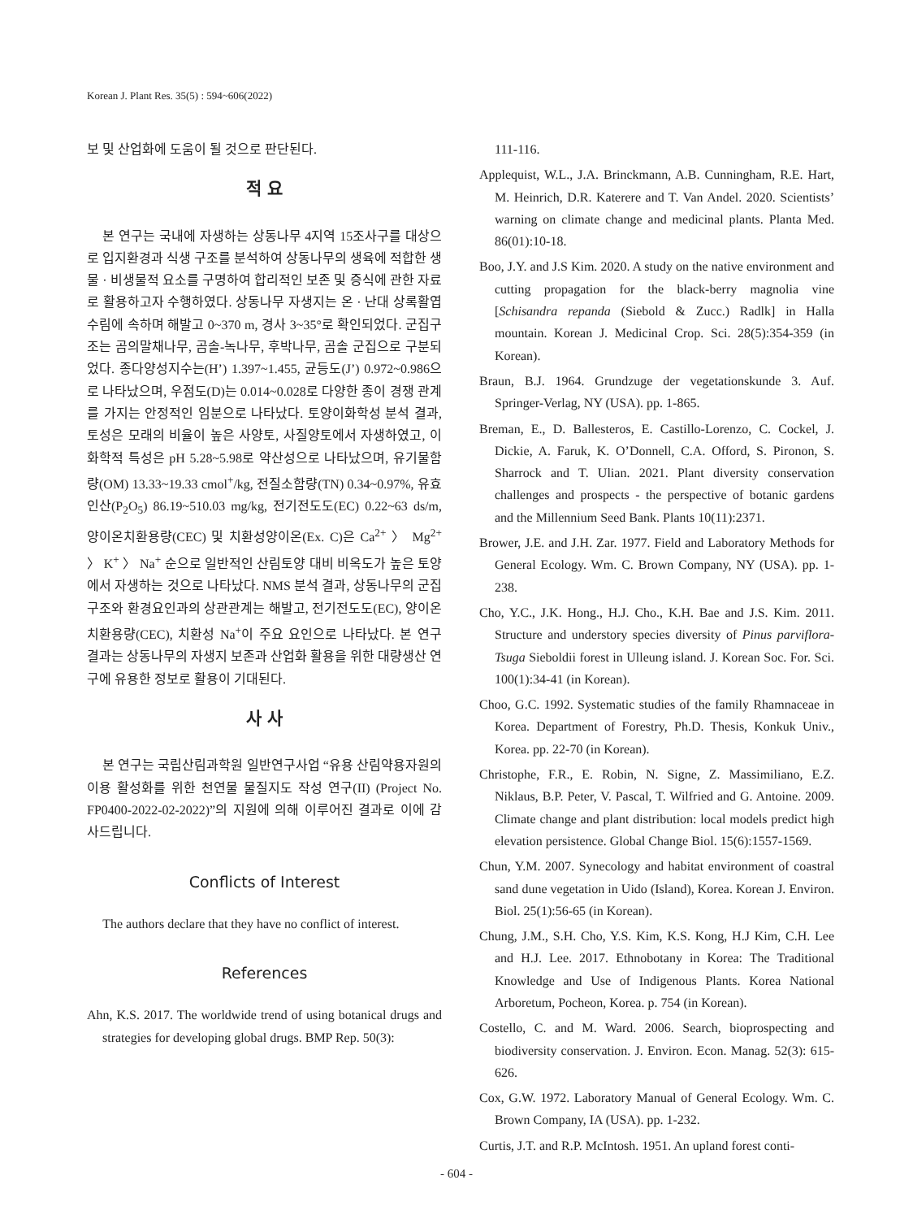Korean J. Plant Res. 35(5) : 594~606(2022)
보 및 산업화에 도움이 될 것으로 판단된다.
적 요
본 연구는 국내에 자생하는 상동나무 4지역 15조사구를 대상으로 입지환경과 식생 구조를 분석하여 상동나무의 생육에 적합한 생물 · 비생물적 요소를 구명하여 합리적인 보존 및 증식에 관한 자료로 활용하고자 수행하였다. 상동나무 자생지는 온 · 난대 상록활엽수림에 속하며 해발고 0~370 m, 경사 3~35°로 확인되었다. 군집구조는 곰의말채나무, 곰솔-녹나무, 후박나무, 곰솔 군집으로 구분되었다. 종다양성지수는(H’) 1.397~1.455, 균등도(J’) 0.972~0.986으로 나타났으며, 우점도(D)는 0.014~0.028로 다양한 종이 경쟁 관계를 가지는 안정적인 임분으로 나타났다. 토양이화학성 분석 결과, 토성은 모래의 비율이 높은 사양토, 사질양토에서 자생하였고, 이화학적 특성은 pH 5.28~5.98로 약산성으로 나타났으며, 유기물함량(OM) 13.33~19.33 cmol<sup>+</sup>/kg, 전질소함량(TN) 0.34~0.97%, 유효인산(P<sub>2</sub>O<sub>5</sub>) 86.19~510.03 mg/kg, 전기전도도(EC) 0.22~63 ds/m, 양이온치환용량(CEC) 및 치환성양이온(Ex. C)은 Ca<sup>2+</sup> 〉 Mg<sup>2+</sup> 〉 K<sup>+</sup> 〉 Na<sup>+</sup> 순으로 일반적인 산림토양 대비 비옥도가 높은 토양에서 자생하는 것으로 나타났다. NMS 분석 결과, 상동나무의 군집구조와 환경요인과의 상관관계는 해발고, 전기전도도(EC), 양이온치환용량(CEC), 치환성 Na<sup>+</sup>이 주요 요인으로 나타났다. 본 연구 결과는 상동나무의 자생지 보존과 산업화 활용을 위한 대량생산 연구에 유용한 정보로 활용이 기대된다.
사 사
본 연구는 국립산림과학원 일반연구사업 “유용 산림약용자원의 이용 활성화를 위한 천연물 물질지도 작성 연구(II) (Project No. FP0400-2022-02-2022)”의 지원에 의해 이루어진 결과로 이에 감사드립니다.
Conflicts of Interest
The authors declare that they have no conflict of interest.
References
Ahn, K.S. 2017. The worldwide trend of using botanical drugs and strategies for developing global drugs. BMP Rep. 50(3):
111-116.
Applequist, W.L., J.A. Brinckmann, A.B. Cunningham, R.E. Hart, M. Heinrich, D.R. Katerere and T. Van Andel. 2020. Scientists’ warning on climate change and medicinal plants. Planta Med. 86(01):10-18.
Boo, J.Y. and J.S Kim. 2020. A study on the native environment and cutting propagation for the black-berry magnolia vine [Schisandra repanda (Siebold & Zucc.) Radlk] in Halla mountain. Korean J. Medicinal Crop. Sci. 28(5):354-359 (in Korean).
Braun, B.J. 1964. Grundzuge der vegetationskunde 3. Auf. Springer-Verlag, NY (USA). pp. 1-865.
Breman, E., D. Ballesteros, E. Castillo-Lorenzo, C. Cockel, J. Dickie, A. Faruk, K. O’Donnell, C.A. Offord, S. Pironon, S. Sharrock and T. Ulian. 2021. Plant diversity conservation challenges and prospects - the perspective of botanic gardens and the Millennium Seed Bank. Plants 10(11):2371.
Brower, J.E. and J.H. Zar. 1977. Field and Laboratory Methods for General Ecology. Wm. C. Brown Company, NY (USA). pp. 1-238.
Cho, Y.C., J.K. Hong., H.J. Cho., K.H. Bae and J.S. Kim. 2011. Structure and understory species diversity of Pinus parviflora-Tsuga Sieboldii forest in Ulleung island. J. Korean Soc. For. Sci. 100(1):34-41 (in Korean).
Choo, G.C. 1992. Systematic studies of the family Rhamnaceae in Korea. Department of Forestry, Ph.D. Thesis, Konkuk Univ., Korea. pp. 22-70 (in Korean).
Christophe, F.R., E. Robin, N. Signe, Z. Massimiliano, E.Z. Niklaus, B.P. Peter, V. Pascal, T. Wilfried and G. Antoine. 2009. Climate change and plant distribution: local models predict high elevation persistence. Global Change Biol. 15(6):1557-1569.
Chun, Y.M. 2007. Synecology and habitat environment of coastral sand dune vegetation in Uido (Island), Korea. Korean J. Environ. Biol. 25(1):56-65 (in Korean).
Chung, J.M., S.H. Cho, Y.S. Kim, K.S. Kong, H.J Kim, C.H. Lee and H.J. Lee. 2017. Ethnobotany in Korea: The Traditional Knowledge and Use of Indigenous Plants. Korea National Arboretum, Pocheon, Korea. p. 754 (in Korean).
Costello, C. and M. Ward. 2006. Search, bioprospecting and biodiversity conservation. J. Environ. Econ. Manag. 52(3): 615-626.
Cox, G.W. 1972. Laboratory Manual of General Ecology. Wm. C. Brown Company, IA (USA). pp. 1-232.
Curtis, J.T. and R.P. McIntosh. 1951. An upland forest conti-
- 604 -